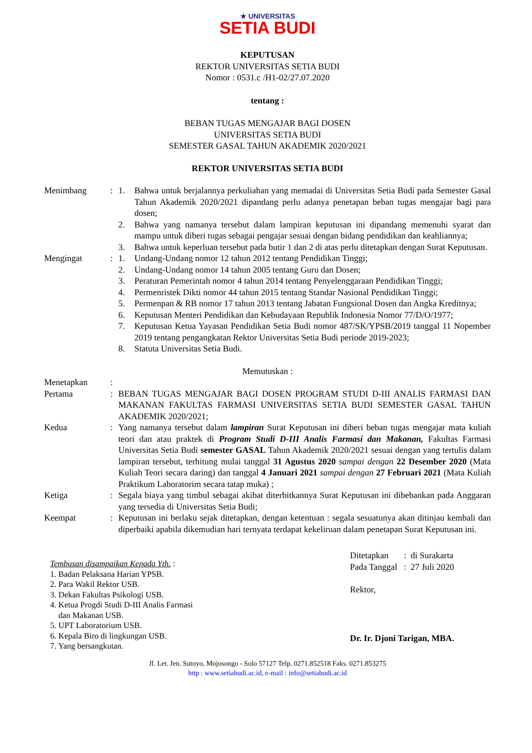★ UNIVERSITAS
SETIA BUDI
KEPUTUSAN
REKTOR UNIVERSITAS SETIA BUDI
Nomor : 0531.c /H1-02/27.07.2020
tentang :
BEBAN TUGAS MENGAJAR BAGI DOSEN
UNIVERSITAS SETIA BUDI
SEMESTER GASAL TAHUN AKADEMIK 2020/2021
REKTOR UNIVERSITAS SETIA BUDI
| Menimbang | : | 1. | Bahwa untuk berjalannya perkuliahan yang memadai di Universitas Setia Budi pada Semester Gasal Tahun Akademik 2020/2021 dipandang perlu adanya penetapan beban tugas mengajar bagi para dosen; |
| | | 2. | Bahwa yang namanya tersebut dalam lampiran keputusan ini dipandang memenuhi syarat dan mampu untuk diberi tugas sebagai pengajar sesuai dengan bidang pendidikan dan keahliannya; |
| | | 3. | Bahwa untuk keperluan tersebut pada butir 1 dan 2 di atas perlu ditetapkan dengan Surat Keputusan. |
| Mengingat | : | 1. | Undang-Undang nomor 12 tahun 2012 tentang Pendidikan Tinggi; |
| | | 2. | Undang-Undang nomor 14 tahun 2005 tentang Guru dan Dosen; |
| | | 3. | Peraturan Pemerintah nomor 4 tahun 2014 tentang Penyelenggaraan Pendidikan Tinggi; |
| | | 4. | Permenristek Dikti nomor 44 tahun 2015 tentang Standar Nasional Pendidikan Tinggi; |
| | | 5. | Permenpan & RB nomor 17 tahun 2013 tentang Jabatan Fungsional Dosen dan Angka Kreditnya; |
| | | 6. | Keputusan Menteri Pendidikan dan Kebudayaan Republik Indonesia Nomor 77/D/O/1977; |
| | | 7. | Keputusan Ketua Yayasan Pendidikan Setia Budi nomor 487/SK/YPSB/2019 tanggal 11 Nopember 2019 tentang pengangkatan Rektor Universitas Setia Budi periode 2019-2023; |
| | | 8. | Statuta Universitas Setia Budi. |
Memutuskan :
| Menetapkan | : | |
| Pertama | : | BEBAN TUGAS MENGAJAR BAGI DOSEN PROGRAM STUDI D-III ANALIS FARMASI DAN MAKANAN FAKULTAS FARMASI UNIVERSITAS SETIA BUDI SEMESTER GASAL TAHUN AKADEMIK 2020/2021; |
| Kedua | : | Yang namanya tersebut dalam lampiran Surat Keputusan ini diberi beban tugas mengajar mata kuliah teori dan atau praktek di Program Studi D-III Analis Farmasi dan Makanan, Fakultas Farmasi Universitas Setia Budi semester GASAL Tahun Akademik 2020/2021 sesuai dengan yang tertulis dalam lampiran tersebut, terhitung mulai tanggal 31 Agustus 2020 sampai dengan 22 Desember 2020 (Mata Kuliah Teori secara daring) dan tanggal 4 Januari 2021 sampai dengan 27 Februari 2021 (Mata Kuliah Praktikum Laboratorim secara tatap muka) ; |
| Ketiga | : | Segala biaya yang timbul sebagai akibat diterbitkannya Surat Keputusan ini dibebankan pada Anggaran yang tersedia di Universitas Setia Budi; |
| Keempat | : | Keputusan ini berlaku sejak ditetapkan, dengan ketentuan : segala sesuatunya akan ditinjau kembali dan diperbaiki apabila dikemudian hari ternyata terdapat kekeliruan dalam penetapan Surat Keputusan ini. |
Tembusan disampaikan Kepada Yth. :
1. Badan Pelaksana Harian YPSB.
2. Para Wakil Rektor USB.
3. Dekan Fakultas Psikologi USB.
4. Ketua Progdi Studi D-III Analis Farmasi
dan Makanan USB.
5. UPT Laboratorium USB.
6. Kepala Biro di lingkungan USB.
7. Yang bersangkutan.
Ditetapkan : di Surakarta
Pada Tanggal : 27 Juli 2020
Rektor,
Dr. Ir. Djoni Tarigan, MBA.
Jl. Let. Jen. Sutoyo, Mojosongo - Solo 57127 Telp. 0271.852518 Faks. 0271.853275
http : www.setiabudi.ac.id, e-mail : info@setiabudi.ac.id